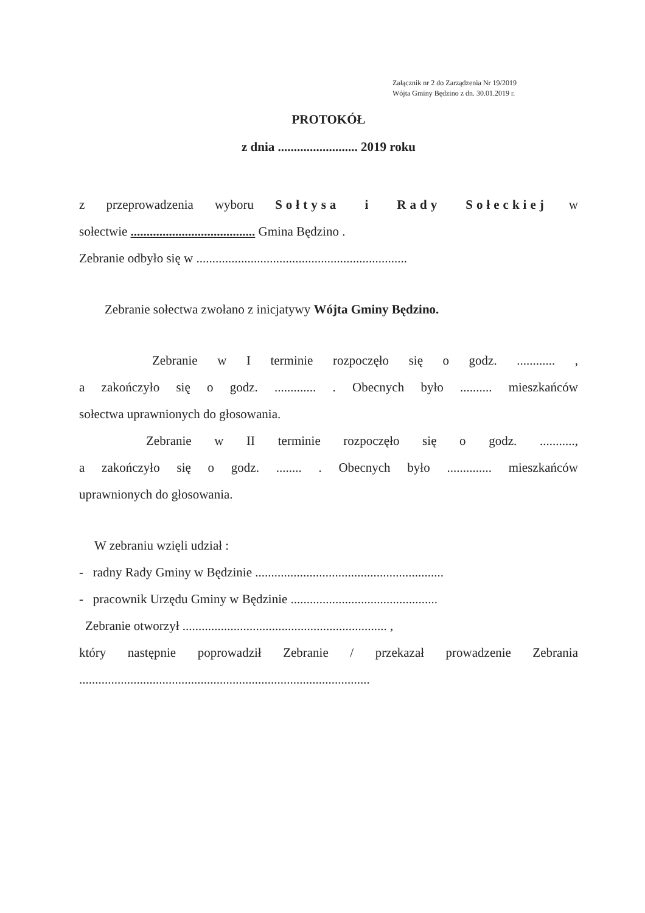Załącznik nr 2 do Zarządzenia Nr 19/2019
Wójta Gminy Będzino z dn. 30.01.2019 r.
PROTOKÓŁ
z dnia ......................... 2019 roku
z przeprowadzenia wyboru Sołtysa i Rady Sołeckiej w
sołectwie ....................................... Gmina Będzino .
Zebranie odbyło się w ..................................................................
Zebranie sołectwa zwołano z inicjatywy Wójta Gminy Będzino.
Zebranie w I terminie rozpoczęło się o godz. ............ ,
a zakończyło się o godz. ............. . Obecnych było .......... mieszkańców
sołectwa uprawnionych do głosowania.
Zebranie w II terminie rozpoczęło się o godz. ...........,
a zakończyło się o godz. ........ . Obecnych było .............. mieszkańców
uprawnionych do głosowania.
W zebraniu wzięli udział :
- radny Rady Gminy w Będzinie ...........................................................
- pracownik Urzędu Gminy w Będzinie ..............................................
Zebranie otworzył ................................................................ ,
który następnie poprowadził Zebranie / przekazał prowadzenie Zebrania
...........................................................................................